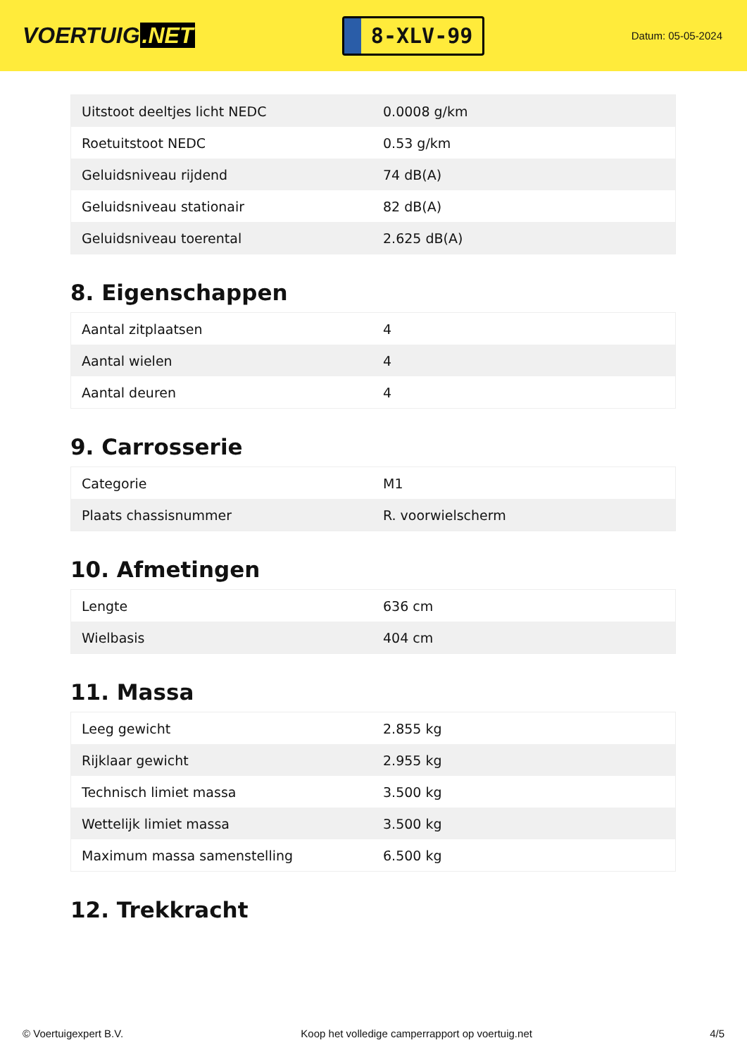VOERTUIG.NET
8-XLV-99
Datum: 05-05-2024
| Uitstoot deeltjes licht NEDC | 0.0008 g/km |
| Roetuitstoot NEDC | 0.53 g/km |
| Geluidsniveau rijdend | 74 dB(A) |
| Geluidsniveau stationair | 82 dB(A) |
| Geluidsniveau toerental | 2.625 dB(A) |
8. Eigenschappen
| Aantal zitplaatsen | 4 |
| Aantal wielen | 4 |
| Aantal deuren | 4 |
9. Carrosserie
| Categorie | M1 |
| Plaats chassisnummer | R. voorwielscherm |
10. Afmetingen
| Lengte | 636 cm |
| Wielbasis | 404 cm |
11. Massa
| Leeg gewicht | 2.855 kg |
| Rijklaar gewicht | 2.955 kg |
| Technisch limiet massa | 3.500 kg |
| Wettelijk limiet massa | 3.500 kg |
| Maximum massa samenstelling | 6.500 kg |
12. Trekkracht
© Voertuigexpert B.V. Koop het volledige camperrapport op voertuig.net 4/5